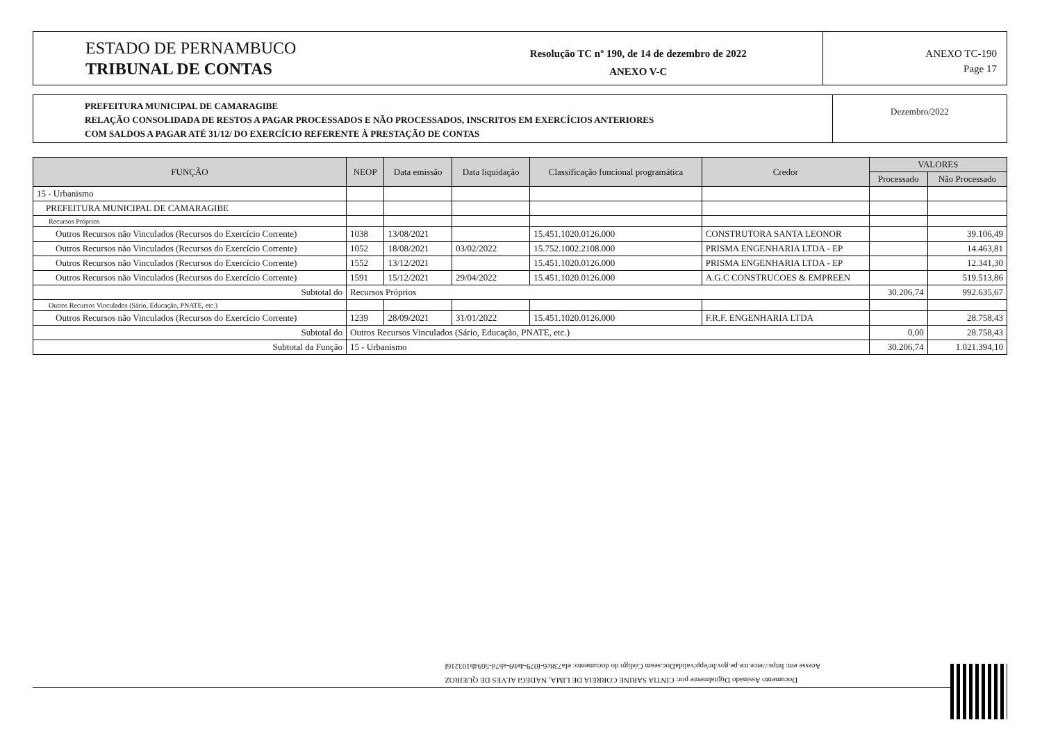ESTADO DE PERNAMBUCO
TRIBUNAL DE CONTAS
Resolução TC nº 190, de 14 de dezembro de 2022
ANEXO V-C
ANEXO TC-190
Page 17
PREFEITURA MUNICIPAL DE CAMARAGIBE
RELAÇÃO CONSOLIDADA DE RESTOS A PAGAR PROCESSADOS E NÃO PROCESSADOS, INSCRITOS EM EXERCÍCIOS ANTERIORES
COM SALDOS A PAGAR ATÉ 31/12/ DO EXERCÍCIO REFERENTE À PRESTAÇÃO DE CONTAS
Dezembro/2022
| FUNÇÃO | NEOP | Data emissão | Data liquidação | Classificação funcional programática | Credor | VALORES | |
| --- | --- | --- | --- | --- | --- | --- | --- |
| | | | | | | Processado | Não Processado |
| 15 - Urbanismo | | | | | | | |
| PREFEITURA MUNICIPAL DE CAMARAGIBE | | | | | | | |
| Recursos Próprios | | | | | | | |
| Outros Recursos não Vinculados (Recursos do Exercício Corrente) | 1038 | 13/08/2021 | | 15.451.1020.0126.000 | CONSTRUTORA SANTA LEONOR | | 39.106,49 |
| Outros Recursos não Vinculados (Recursos do Exercício Corrente) | 1052 | 18/08/2021 | 03/02/2022 | 15.752.1002.2108.000 | PRISMA ENGENHARIA LTDA - EP | | 14.463,81 |
| Outros Recursos não Vinculados (Recursos do Exercício Corrente) | 1552 | 13/12/2021 | | 15.451.1020.0126.000 | PRISMA ENGENHARIA LTDA - EP | | 12.341,30 |
| Outros Recursos não Vinculados (Recursos do Exercício Corrente) | 1591 | 15/12/2021 | 29/04/2022 | 15.451.1020.0126.000 | A.G.C CONSTRUCOES & EMPREEN | | 519.513,86 |
| Subtotal do | Recursos Próprios | | | | | 30.206,74 | 992.635,67 |
| Outros Recursos Vinculados (Sário, Educação, PNATE, etc.) | | | | | | | |
| Outros Recursos não Vinculados (Recursos do Exercício Corrente) | 1239 | 28/09/2021 | 31/01/2022 | 15.451.1020.0126.000 | F.R.F. ENGENHARIA LTDA | | 28.758,43 |
| Subtotal do | Outros Recursos Vinculados (Sário, Educação, PNATE, etc.) | | | | | 0,00 | 28.758,43 |
| Subtotal da Função | 15 - Urbanismo | | | | | 30.206,74 | 1.021.394,10 |
Documento Assinado Digitalmente por: CINTIA SARINE CORREIA DE LIMA, NADEGI ALVES DE QUEIROZ
Acesse em: https://etce.tce.pe.gov.br/epp/validaDoc.seam Código do documento: efa738c6-f079-4eb9-ab7d-5694b103216f